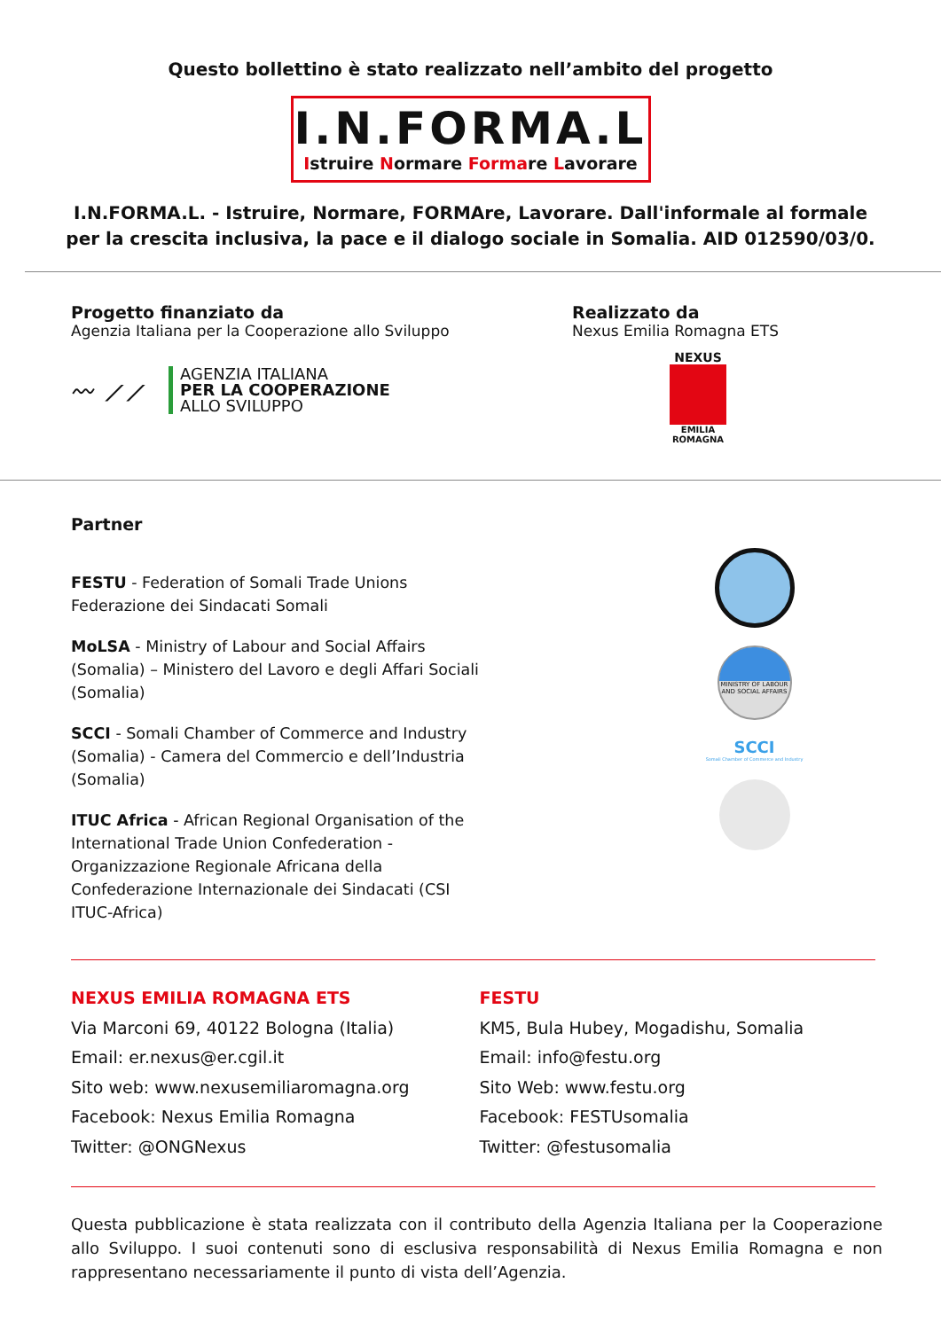Questo bollettino è stato realizzato nell’ambito del progetto
I.N.FORMA.L
Istruire Normare Formare Lavorare
I.N.FORMA.L. - Istruire, Normare, FORMAre, Lavorare. Dall'informale al formale
per la crescita inclusiva, la pace e il dialogo sociale in Somalia. AID 012590/03/0.
Progetto finanziato da
Agenzia Italiana per la Cooperazione allo Sviluppo
〰 ⟋⟋
AGENZIA ITALIANA
PER LA COOPERAZIONE
ALLO SVILUPPO
Realizzato da
Nexus Emilia Romagna ETS
NEXUS
EMILIA ROMAGNA
Partner
FESTU - Federation of Somali Trade Unions Federazione dei Sindacati Somali
MoLSA - Ministry of Labour and Social Affairs (Somalia) – Ministero del Lavoro e degli Affari Sociali (Somalia)
SCCI - Somali Chamber of Commerce and Industry (Somalia) - Camera del Commercio e dell’Industria (Somalia)
ITUC Africa - African Regional Organisation of the International Trade Union Confederation - Organizzazione Regionale Africana della Confederazione Internazionale dei Sindacati (CSI ITUC-Africa)
MINISTRY OF LABOUR AND SOCIAL AFFAIRS
SCCI
Somali Chamber of Commerce and Industry
NEXUS EMILIA ROMAGNA ETS
Via Marconi 69, 40122 Bologna (Italia)
Email: er.nexus@er.cgil.it
Sito web: www.nexusemiliaromagna.org
Facebook: Nexus Emilia Romagna
Twitter: @ONGNexus
FESTU
KM5, Bula Hubey, Mogadishu, Somalia
Email: info@festu.org
Sito Web: www.festu.org
Facebook: FESTUsomalia
Twitter: @festusomalia
Questa pubblicazione è stata realizzata con il contributo della Agenzia Italiana per la Cooperazione allo Sviluppo. I suoi contenuti sono di esclusiva responsabilità di Nexus Emilia Romagna e non rappresentano necessariamente il punto di vista dell’Agenzia.